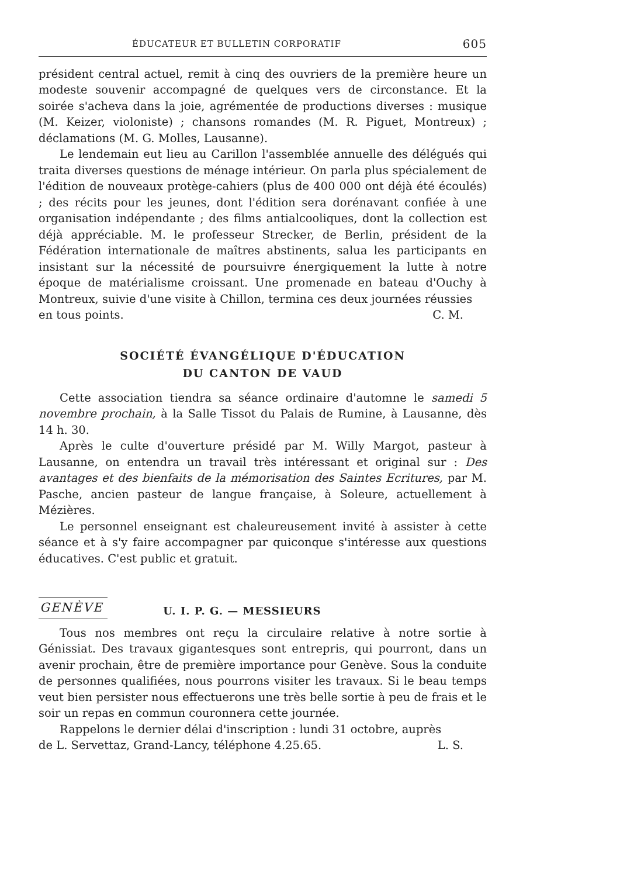ÉDUCATEUR ET BULLETIN CORPORATIF 605
président central actuel, remit à cinq des ouvriers de la première heure un modeste souvenir accompagné de quelques vers de circonstance. Et la soirée s'acheva dans la joie, agrémentée de productions diverses : musique (M. Keizer, violoniste) ; chansons romandes (M. R. Piguet, Montreux) ; déclamations (M. G. Molles, Lausanne).
Le lendemain eut lieu au Carillon l'assemblée annuelle des délégués qui traita diverses questions de ménage intérieur. On parla plus spécialement de l'édition de nouveaux protège-cahiers (plus de 400 000 ont déjà été écoulés) ; des récits pour les jeunes, dont l'édition sera dorénavant confiée à une organisation indépendante ; des films antialcooliques, dont la collection est déjà appréciable. M. le professeur Strecker, de Berlin, président de la Fédération internationale de maîtres abstinents, salua les participants en insistant sur la nécessité de poursuivre énergiquement la lutte à notre époque de matérialisme croissant. Une promenade en bateau d'Ouchy à Montreux, suivie d'une visite à Chillon, termina ces deux journées réussies
en tous points. C. M.
SOCIÉTÉ ÉVANGÉLIQUE D'ÉDUCATION
DU CANTON DE VAUD
Cette association tiendra sa séance ordinaire d'automne le samedi 5 novembre prochain, à la Salle Tissot du Palais de Rumine, à Lausanne, dès 14 h. 30.
Après le culte d'ouverture présidé par M. Willy Margot, pasteur à Lausanne, on entendra un travail très intéressant et original sur : Des avantages et des bienfaits de la mémorisation des Saintes Ecritures, par M. Pasche, ancien pasteur de langue française, à Soleure, actuellement à Mézières.
Le personnel enseignant est chaleureusement invité à assister à cette séance et à s'y faire accompagner par quiconque s'intéresse aux questions éducatives. C'est public et gratuit.
GENÈVE U. I. P. G. — MESSIEURS
Tous nos membres ont reçu la circulaire relative à notre sortie à Génissiat. Des travaux gigantesques sont entrepris, qui pourront, dans un avenir prochain, être de première importance pour Genève. Sous la conduite de personnes qualifiées, nous pourrons visiter les travaux. Si le beau temps veut bien persister nous effectuerons une très belle sortie à peu de frais et le soir un repas en commun couronnera cette journée.
Rappelons le dernier délai d'inscription : lundi 31 octobre, auprès
de L. Servettaz, Grand-Lancy, téléphone 4.25.65. L. S.